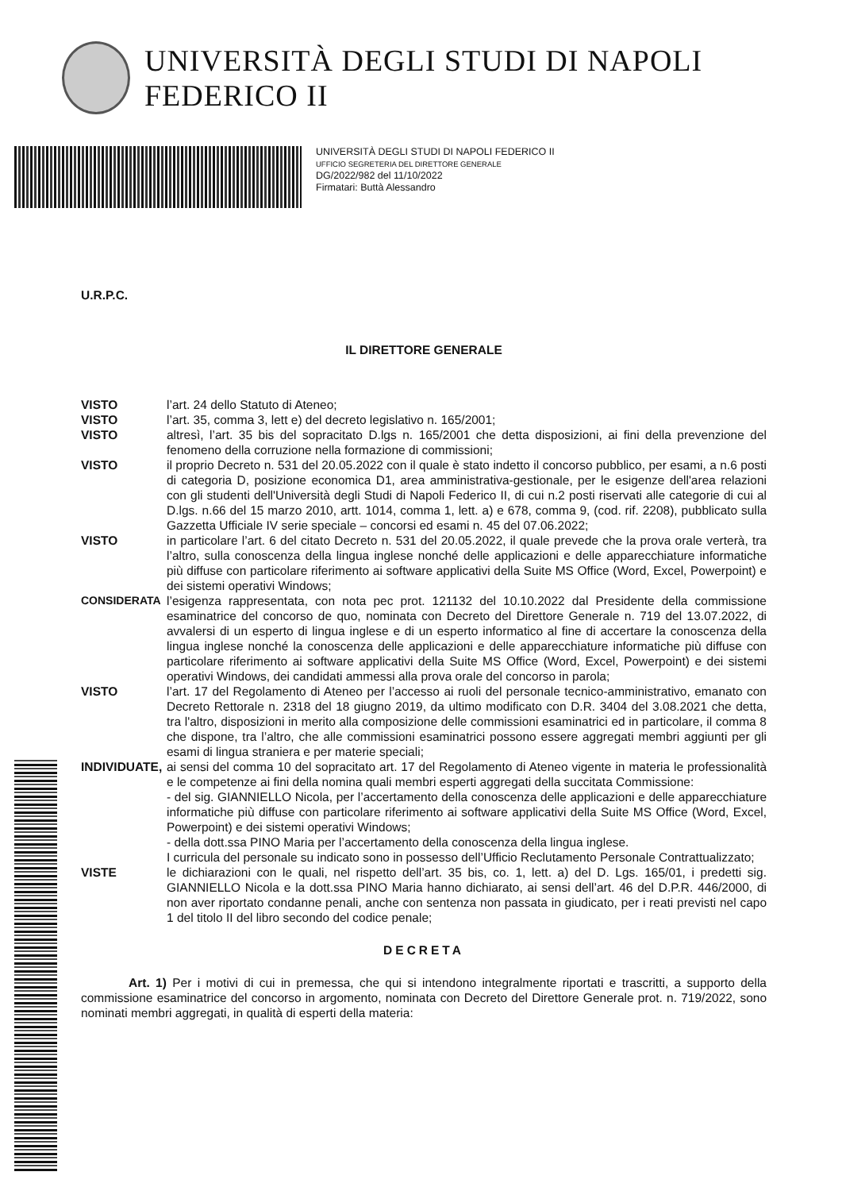UNIVERSITÀ DEGLI STUDI DI NAPOLI FEDERICO II
UNIVERSITÀ DEGLI STUDI DI NAPOLI FEDERICO II
UFFICIO SEGRETERIA DEL DIRETTORE GENERALE
DG/2022/982 del 11/10/2022
Firmatari: Buttà Alessandro
U.R.P.C.
IL DIRETTORE GENERALE
VISTO l’art. 24 dello Statuto di Ateneo;
VISTO l’art. 35, comma 3, lett e) del decreto legislativo n. 165/2001;
VISTO altresì, l’art. 35 bis del sopracitato D.lgs n. 165/2001 che detta disposizioni, ai fini della prevenzione del fenomeno della corruzione nella formazione di commissioni;
VISTO il proprio Decreto n. 531 del 20.05.2022 con il quale è stato indetto il concorso pubblico, per esami, a n.6 posti di categoria D, posizione economica D1, area amministrativa-gestionale, per le esigenze dell'area relazioni con gli studenti dell'Università degli Studi di Napoli Federico II, di cui n.2 posti riservati alle categorie di cui al D.lgs. n.66 del 15 marzo 2010, artt. 1014, comma 1, lett. a) e 678, comma 9, (cod. rif. 2208), pubblicato sulla Gazzetta Ufficiale IV serie speciale – concorsi ed esami n. 45 del 07.06.2022;
VISTO in particolare l’art. 6 del citato Decreto n. 531 del 20.05.2022, il quale prevede che la prova orale verterà, tra l’altro, sulla conoscenza della lingua inglese nonché delle applicazioni e delle apparecchiature informatiche più diffuse con particolare riferimento ai software applicativi della Suite MS Office (Word, Excel, Powerpoint) e dei sistemi operativi Windows;
CONSIDERATA l’esigenza rappresentata, con nota pec prot. 121132 del 10.10.2022 dal Presidente della commissione esaminatrice del concorso de quo, nominata con Decreto del Direttore Generale n. 719 del 13.07.2022, di avvalersi di un esperto di lingua inglese e di un esperto informatico al fine di accertare la conoscenza della lingua inglese nonché la conoscenza delle applicazioni e delle apparecchiature informatiche più diffuse con particolare riferimento ai software applicativi della Suite MS Office (Word, Excel, Powerpoint) e dei sistemi operativi Windows, dei candidati ammessi alla prova orale del concorso in parola;
VISTO l’art. 17 del Regolamento di Ateneo per l’accesso ai ruoli del personale tecnico-amministrativo, emanato con Decreto Rettorale n. 2318 del 18 giugno 2019, da ultimo modificato con D.R. 3404 del 3.08.2021 che detta, tra l'altro, disposizioni in merito alla composizione delle commissioni esaminatrici ed in particolare, il comma 8 che dispone, tra l’altro, che alle commissioni esaminatrici possono essere aggregati membri aggiunti per gli esami di lingua straniera e per materie speciali;
INDIVIDUATE, ai sensi del comma 10 del sopracitato art. 17 del Regolamento di Ateneo vigente in materia le professionalità e le competenze ai fini della nomina quali membri esperti aggregati della succitata Commissione:
- del sig. GIANNIELLO Nicola, per l’accertamento della conoscenza delle applicazioni e delle apparecchiature informatiche più diffuse con particolare riferimento ai software applicativi della Suite MS Office (Word, Excel, Powerpoint) e dei sistemi operativi Windows;
- della dott.ssa PINO Maria per l’accertamento della conoscenza della lingua inglese.
I curricula del personale su indicato sono in possesso dell’Ufficio Reclutamento Personale Contrattualizzato;
VISTE le dichiarazioni con le quali, nel rispetto dell’art. 35 bis, co. 1, lett. a) del D. Lgs. 165/01, i predetti sig. GIANNIELLO Nicola e la dott.ssa PINO Maria hanno dichiarato, ai sensi dell’art. 46 del D.P.R. 446/2000, di non aver riportato condanne penali, anche con sentenza non passata in giudicato, per i reati previsti nel capo 1 del titolo II del libro secondo del codice penale;
DECRETA
Art. 1) Per i motivi di cui in premessa, che qui si intendono integralmente riportati e trascritti, a supporto della commissione esaminatrice del concorso in argomento, nominata con Decreto del Direttore Generale prot. n. 719/2022, sono nominati membri aggregati, in qualità di esperti della materia: